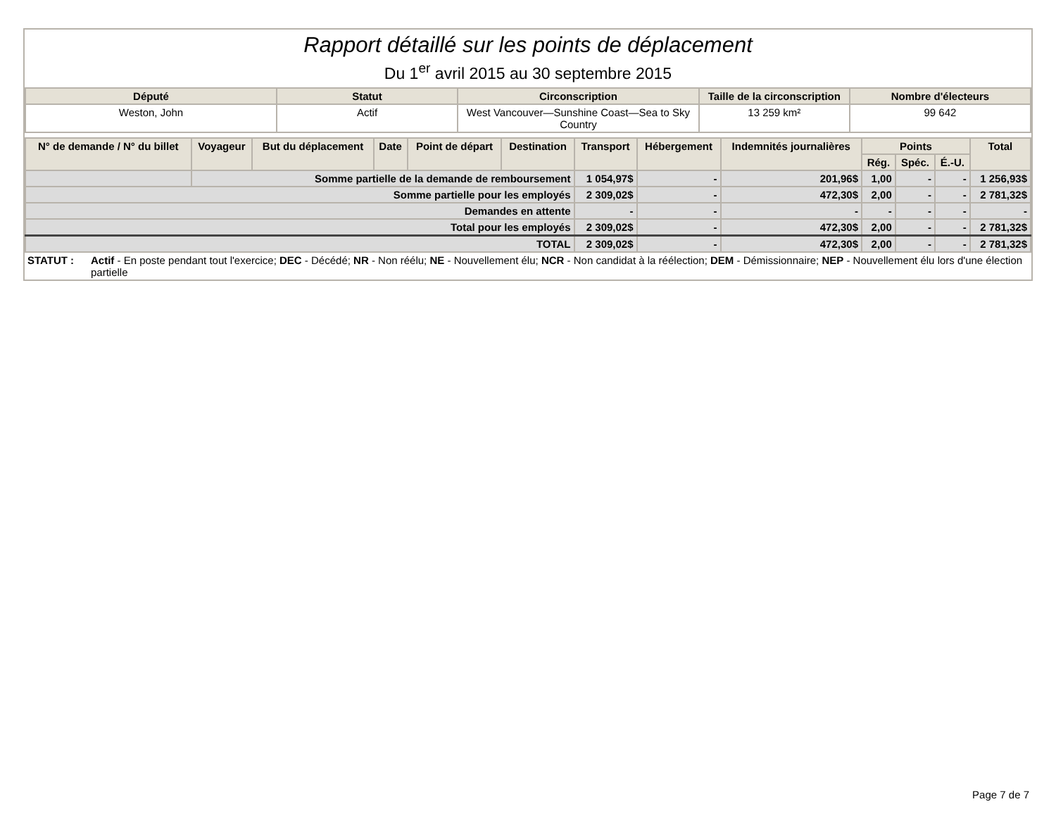Rapport détaillé sur les points de déplacement
Du 1<sup>er</sup> avril 2015 au 30 septembre 2015
| Député | Statut | Circonscription | Taille de la circonscription | Nombre d'électeurs |
| --- | --- | --- | --- | --- |
| Weston, John | Actif | West Vancouver—Sunshine Coast—Sea to Sky Country | 13 259 km² | 99 642 |
| N° de demande / N° du billet | Voyageur | But du déplacement | Date | Point de départ | Destination | Transport | Hébergement | Indemnités journalières | Points | | | Total |
| --- | --- | --- | --- | --- | --- | --- | --- | --- | --- | --- | --- | --- |
| | | | | | | | | | Rég. | Spéc. | É.-U. | |
| | Somme partielle de la demande de remboursement | | | | | 1 054,97$ | - | 201,96$ | 1,00 | - | - | 1 256,93$ |
| Somme partielle pour les employés | | | | | | 2 309,02$ | - | 472,30$ | 2,00 | - | - | 2 781,32$ |
| Demandes en attente | | | | | | - | - | - | - | - | - | - |
| Total pour les employés | | | | | | 2 309,02$ | - | 472,30$ | 2,00 | - | - | 2 781,32$ |
| TOTAL | | | | | | 2 309,02$ | - | 472,30$ | 2,00 | - | - | 2 781,32$ |
STATUT : Actif - En poste pendant tout l'exercice; DEC - Décédé; NR - Non réélu; NE - Nouvellement élu; NCR - Non candidat à la réélection; DEM - Démissionnaire; NEP - Nouvellement élu lors d'une élection partielle
Page 7 de 7